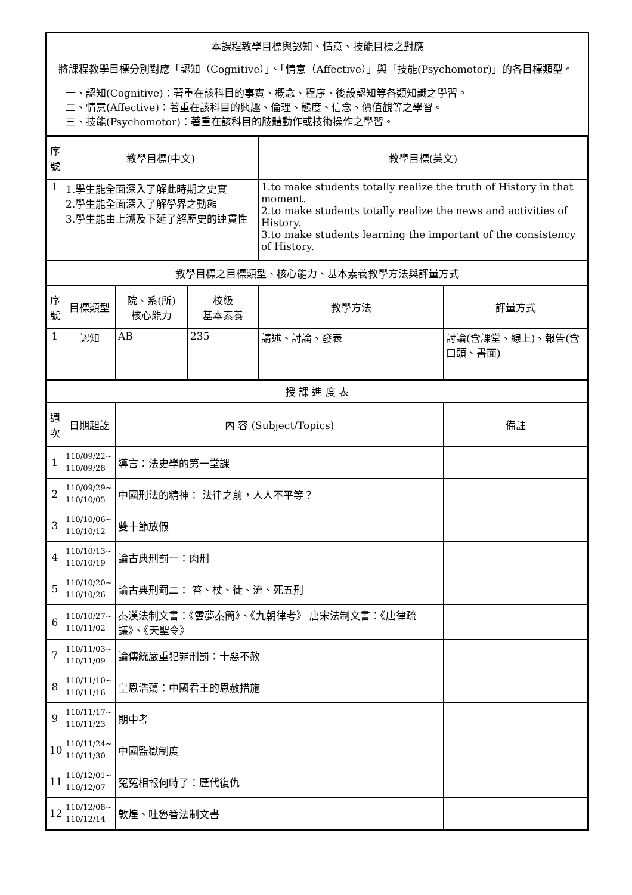本課程教學目標與認知、情意、技能目標之對應
將課程教學目標分別對應「認知（Cognitive）」、「情意（Affective）」與「技能(Psychomotor)」的各目標類型。
一、認知(Cognitive)：著重在該科目的事實、概念、程序、後設認知等各類知識之學習。
二、情意(Affective)：著重在該科目的興趣、倫理、態度、信念、價值觀等之學習。
三、技能(Psychomotor)：著重在該科目的肢體動作或技術操作之學習。
| 序 號 | 教學目標(中文) | | | 教學目標(英文) | | | |
| --- | --- | --- | --- | --- | --- | --- | --- |
| 1 | 1.學生能全面深入了解此時期之史實 2.學生能全面深入了解學界之動態 3.學生能由上溯及下延了解歷史的連貫性 | | | 1.to make students totally realize the truth of History in that moment. 2.to make students totally realize the news and activities of History. 3.to make students learning the important of the consistency of History. | | | |
| 教學目標之目標類型、核心能力、基本素養教學方法與評量方式 | | | | | | | |
| 序 號 | 目標類型 | 院、系(所) 核心能力 | 校級 基本素養 | 教學方法 | 評量方式 | | |
| 1 | 認知 | AB | 235 | 講述、討論、發表 | 討論(含課堂、線上)、報告(含口頭、書面) | | |
| 授 課 進 度 表 | | | | | | | |
| 週 次 | 日期起訖 | | | | | 內 容 (Subject/Topics) | 備註 |
| 1 | 110/09/22~ 110/09/28 | 導言：法史學的第一堂課 | | | | | |
| 2 | 110/09/29~ 110/10/05 | 中國刑法的精神： 法律之前，人人不平等？ | | | | | |
| 3 | 110/10/06~ 110/10/12 | 雙十節放假 | | | | | |
| 4 | 110/10/13~ 110/10/19 | 論古典刑罰一：肉刑 | | | | | |
| 5 | 110/10/20~ 110/10/26 | 論古典刑罰二： 笞、杖、徒、流、死五刑 | | | | | |
| 6 | 110/10/27~ 110/11/02 | 秦漢法制文書：《雲夢秦簡》、《九朝律考》 唐宋法制文書：《唐律疏議》、《天聖令》 | | | | | |
| 7 | 110/11/03~ 110/11/09 | 論傳統嚴重犯罪刑罰：十惡不赦 | | | | | |
| 8 | 110/11/10~ 110/11/16 | 皇恩浩蕩：中國君王的恩赦措施 | | | | | |
| 9 | 110/11/17~ 110/11/23 | 期中考 | | | | | |
| 10 | 110/11/24~ 110/11/30 | 中國監獄制度 | | | | | |
| 11 | 110/12/01~ 110/12/07 | 冤冤相報何時了：歷代復仇 | | | | | |
| 12 | 110/12/08~ 110/12/14 | 敦煌、吐魯番法制文書 | | | | | |